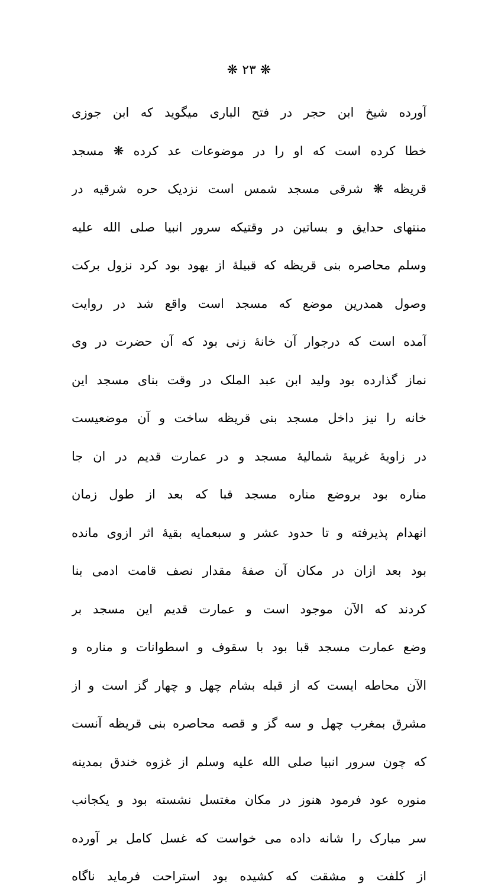❋ ۲۳ ❋
آورده شیخ ابن حجر در فتح الباری میگوید که ابن جوزی
خطا کرده است که او را در موضوعات عد کرده ❋ مسجد
قریظه ❋ شرقی مسجد شمس است نزدیک حره شرقیه در
منتهای حدایق و بساتین در وقتیکه سرور انبیا صلی الله علیه
وسلم محاصره بنی قریظه که قبیلهٔ از یهود بود کرد نزول برکت
وصول همدرین موضع که مسجد است واقع شد در روایت
آمده است که درجوار آن خانهٔ زنی بود که آن حضرت در وی
نماز گذارده بود ولید ابن عبد الملک در وقت بنای مسجد این
خانه را نیز داخل مسجد بنی قریظه ساخت و آن موضعیست
در زاویهٔ غربیهٔ شمالیهٔ مسجد و در عمارت قدیم در ان جا
مناره بود بروضع مناره مسجد قبا که بعد از طول زمان
انهدام پذیرفته و تا حدود عشر و سبعمایه بقیهٔ اثر ازوی مانده
بود بعد ازان در مکان آن صفهٔ مقدار نصف قامت ادمی بنا
کردند که الآن موجود است و عمارت قدیم این مسجد بر
وضع عمارت مسجد قبا بود با سقوف و اسطوانات و مناره و
الآن محاطه ایست که از قبله بشام چهل و چهار گز است و از
مشرق بمغرب چهل و سه گز و قصه محاصره بنی قریظه آنست
که چون سرور انبیا صلی الله علیه وسلم از غزوه خندق بمدینه
منوره عود فرمود هنوز در مکان مغتسل نشسته بود و یکجانب
سر مبارک را شانه داده می خواست که غسل کامل بر آورده
از کلفت و مشقت که کشیده بود استراحت فرماید ناگاه